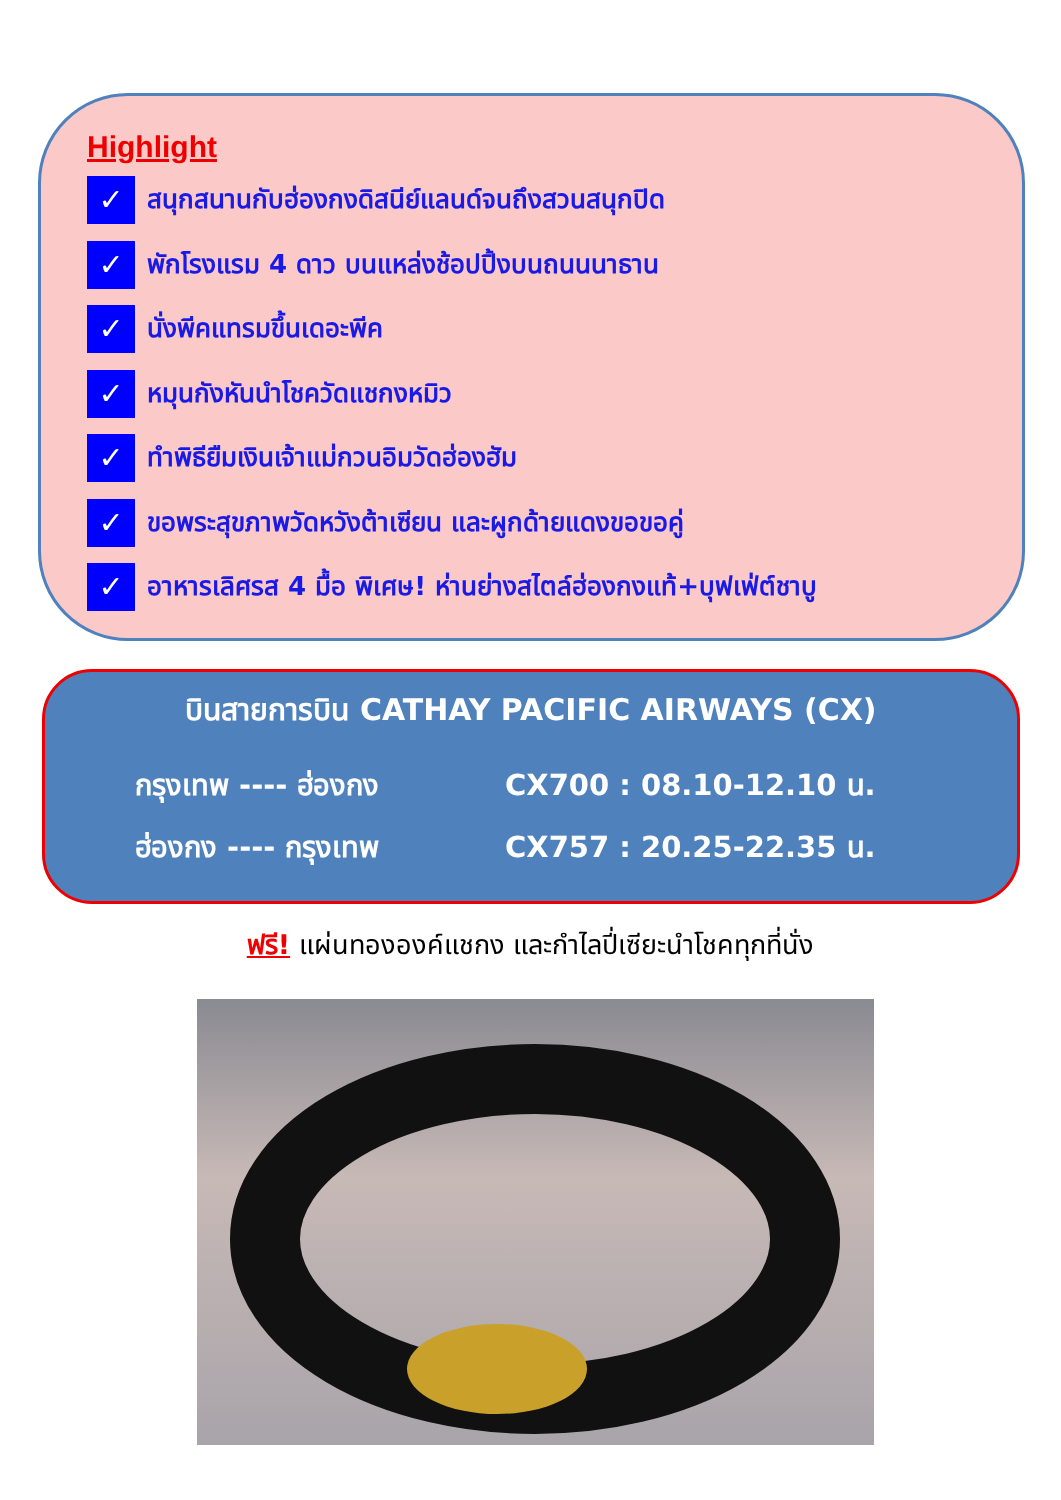Highlight
✓ สนุกสนานกับฮ่องกงดิสนีย์แลนด์จนถึงสวนสนุกปิด
✓ พักโรงแรม 4 ดาว บนแหล่งช้อปปิ้งบนถนนนาธาน
✓ นั่งพีคแทรมขึ้นเดอะพีค
✓ หมุนกังหันนำโชควัดแชกงหมิว
✓ ทำพิธียืมเงินเจ้าแม่กวนอิมวัดฮ่องฮัม
✓ ขอพระสุขภาพวัดหวังต้าเซียน และผูกด้ายแดงขอขอคู่
✓ อาหารเลิศรส 4 มื้อ พิเศษ! ห่านย่างสไตล์ฮ่องกงแท้+บุฟเฟ่ต์ชาบู
บินสายการบิน CATHAY PACIFIC AIRWAYS (CX)
กรุงเทพ ---- ฮ่องกง CX700 : 08.10-12.10 น.
ฮ่องกง ---- กรุงเทพ CX757 : 20.25-22.35 น.
ฟรี! แผ่นทององค์แชกง และกำไลปี่เซียะนำโชคทุกที่นั่ง